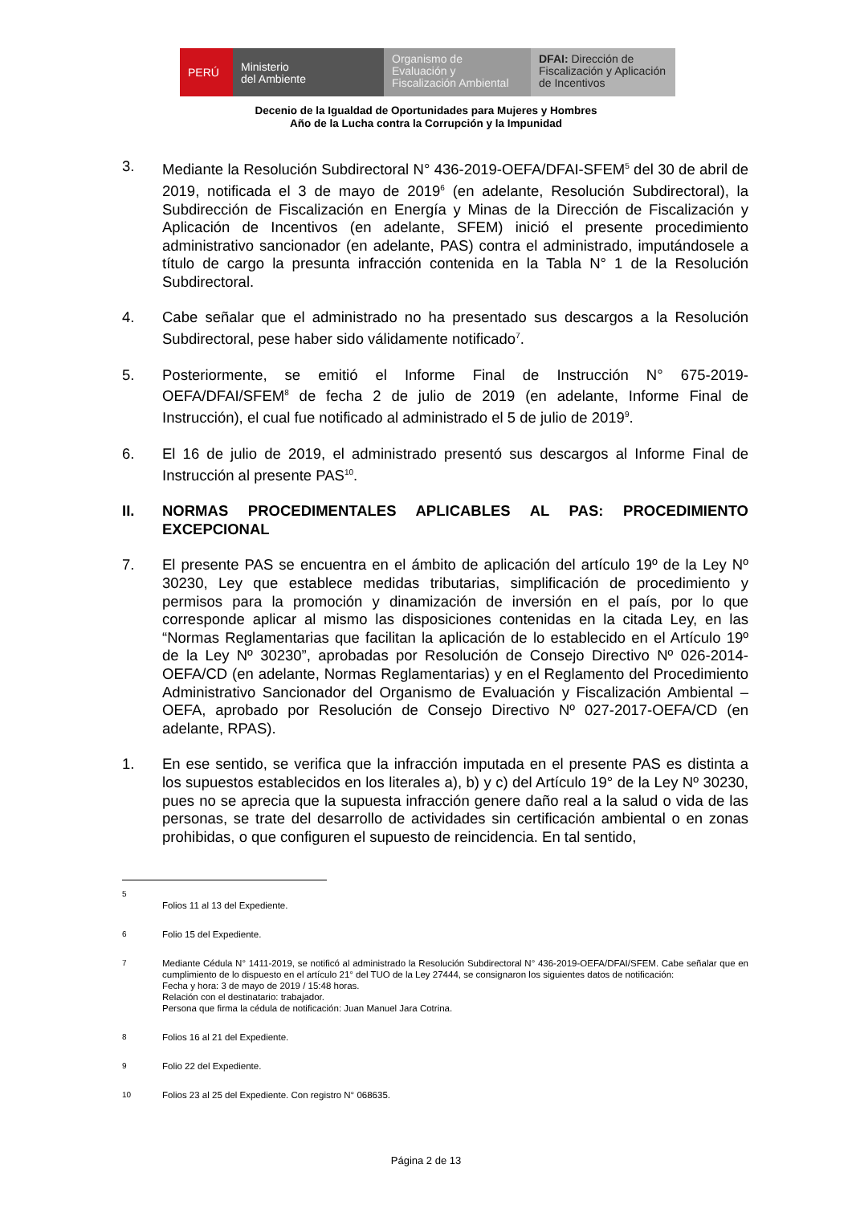PERÚ
Ministerio
del Ambiente
Organismo de
Evaluación y
Fiscalización Ambiental
DFAI: Dirección de
Fiscalización y Aplicación
de Incentivos
Decenio de la Igualdad de Oportunidades para Mujeres y Hombres
Año de la Lucha contra la Corrupción y la Impunidad
3. Mediante la Resolución Subdirectoral N° 436-2019-OEFA/DFAI-SFEM<sup>5</sup> del 30 de abril de 2019, notificada el 3 de mayo de 2019<sup>6</sup> (en adelante, Resolución Subdirectoral), la Subdirección de Fiscalización en Energía y Minas de la Dirección de Fiscalización y Aplicación de Incentivos (en adelante, SFEM) inició el presente procedimiento administrativo sancionador (en adelante, PAS) contra el administrado, imputándosele a título de cargo la presunta infracción contenida en la Tabla N° 1 de la Resolución Subdirectoral.
4. Cabe señalar que el administrado no ha presentado sus descargos a la Resolución Subdirectoral, pese haber sido válidamente notificado<sup>7</sup>.
5. Posteriormente, se emitió el Informe Final de Instrucción N° 675-2019-OEFA/DFAI/SFEM<sup>8</sup> de fecha 2 de julio de 2019 (en adelante, Informe Final de Instrucción), el cual fue notificado al administrado el 5 de julio de 2019<sup>9</sup>.
6. El 16 de julio de 2019, el administrado presentó sus descargos al Informe Final de Instrucción al presente PAS<sup>10</sup>.
II. NORMAS PROCEDIMENTALES APLICABLES AL PAS: PROCEDIMIENTO EXCEPCIONAL
7. El presente PAS se encuentra en el ámbito de aplicación del artículo 19º de la Ley Nº 30230, Ley que establece medidas tributarias, simplificación de procedimiento y permisos para la promoción y dinamización de inversión en el país, por lo que corresponde aplicar al mismo las disposiciones contenidas en la citada Ley, en las “Normas Reglamentarias que facilitan la aplicación de lo establecido en el Artículo 19º de la Ley Nº 30230”, aprobadas por Resolución de Consejo Directivo Nº 026-2014-OEFA/CD (en adelante, Normas Reglamentarias) y en el Reglamento del Procedimiento Administrativo Sancionador del Organismo de Evaluación y Fiscalización Ambiental – OEFA, aprobado por Resolución de Consejo Directivo Nº 027-2017-OEFA/CD (en adelante, RPAS).
1. En ese sentido, se verifica que la infracción imputada en el presente PAS es distinta a los supuestos establecidos en los literales a), b) y c) del Artículo 19° de la Ley Nº 30230, pues no se aprecia que la supuesta infracción genere daño real a la salud o vida de las personas, se trate del desarrollo de actividades sin certificación ambiental o en zonas prohibidas, o que configuren el supuesto de reincidencia. En tal sentido,
5
Folios 11 al 13 del Expediente.
6
Folio 15 del Expediente.
7
Mediante Cédula N° 1411-2019, se notificó al administrado la Resolución Subdirectoral N° 436-2019-OEFA/DFAI/SFEM. Cabe señalar que en cumplimiento de lo dispuesto en el artículo 21° del TUO de la Ley 27444, se consignaron los siguientes datos de notificación:
Fecha y hora: 3 de mayo de 2019 / 15:48 horas.
Relación con el destinatario: trabajador.
Persona que firma la cédula de notificación: Juan Manuel Jara Cotrina.
8
Folios 16 al 21 del Expediente.
9
Folio 22 del Expediente.
10
Folios 23 al 25 del Expediente. Con registro N° 068635.
Página 2 de 13